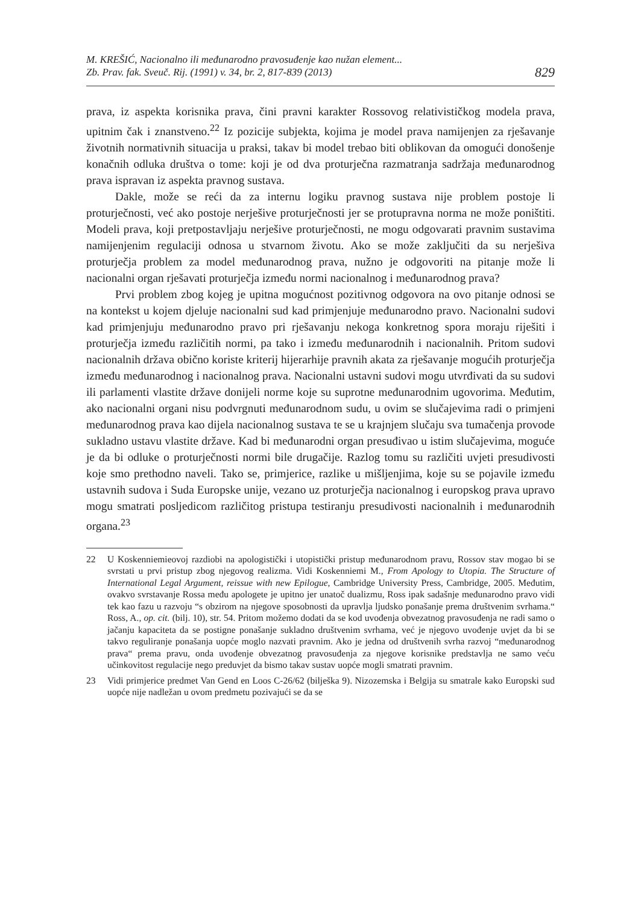M. KREŠIĆ, Nacionalno ili međunarodno pravosuđenje kao nužan element...
Zb. Prav. fak. Sveuč. Rij. (1991) v. 34, br. 2, 817-839 (2013)
829
prava, iz aspekta korisnika prava, čini pravni karakter Rossovog relativističkog modela prava, upitnim čak i znanstveno.<sup>22</sup> Iz pozicije subjekta, kojima je model prava namijenjen za rješavanje životnih normativnih situacija u praksi, takav bi model trebao biti oblikovan da omogući donošenje konačnih odluka društva o tome: koji je od dva proturječna razmatranja sadržaja međunarodnog prava ispravan iz aspekta pravnog sustava.
Dakle, može se reći da za internu logiku pravnog sustava nije problem postoje li proturječnosti, već ako postoje nerješive proturječnosti jer se protupravna norma ne može poništiti. Modeli prava, koji pretpostavljaju nerješive proturječnosti, ne mogu odgovarati pravnim sustavima namijenjenim regulaciji odnosa u stvarnom životu. Ako se može zaključiti da su nerješiva proturječja problem za model međunarodnog prava, nužno je odgovoriti na pitanje može li nacionalni organ rješavati proturječja između normi nacionalnog i međunarodnog prava?
Prvi problem zbog kojeg je upitna mogućnost pozitivnog odgovora na ovo pitanje odnosi se na kontekst u kojem djeluje nacionalni sud kad primjenjuje međunarodno pravo. Nacionalni sudovi kad primjenjuju međunarodno pravo pri rješavanju nekoga konkretnog spora moraju riješiti i proturječja između različitih normi, pa tako i između međunarodnih i nacionalnih. Pritom sudovi nacionalnih država obično koriste kriterij hijerarhije pravnih akata za rješavanje mogućih proturječja između međunarodnog i nacionalnog prava. Nacionalni ustavni sudovi mogu utvrđivati da su sudovi ili parlamenti vlastite države donijeli norme koje su suprotne međunarodnim ugovorima. Međutim, ako nacionalni organi nisu podvrgnuti međunarodnom sudu, u ovim se slučajevima radi o primjeni međunarodnog prava kao dijela nacionalnog sustava te se u krajnjem slučaju sva tumačenja provode sukladno ustavu vlastite države. Kad bi međunarodni organ presuđivao u istim slučajevima, moguće je da bi odluke o proturječnosti normi bile drugačije. Razlog tomu su različiti uvjeti presudivosti koje smo prethodno naveli. Tako se, primjerice, razlike u mišljenjima, koje su se pojavile između ustavnih sudova i Suda Europske unije, vezano uz proturječja nacionalnog i europskog prava upravo mogu smatrati posljedicom različitog pristupa testiranju presudivosti nacionalnih i međunarodnih organa.<sup>23</sup>
22 U Koskenniemieovoj razdiobi na apologistički i utopistički pristup međunarodnom pravu, Rossov stav mogao bi se svrstati u prvi pristup zbog njegovog realizma. Vidi Koskenniemi M., From Apology to Utopia. The Structure of International Legal Argument, reissue with new Epilogue, Cambridge University Press, Cambridge, 2005. Međutim, ovakvo svrstavanje Rossa među apologete je upitno jer unatoč dualizmu, Ross ipak sadašnje međunarodno pravo vidi tek kao fazu u razvoju “s obzirom na njegove sposobnosti da upravlja ljudsko ponašanje prema društvenim svrhama.“ Ross, A., op. cit. (bilj. 10), str. 54. Pritom možemo dodati da se kod uvođenja obvezatnog pravosuđenja ne radi samo o jačanju kapaciteta da se postigne ponašanje sukladno društvenim svrhama, već je njegovo uvođenje uvjet da bi se takvo reguliranje ponašanja uopće moglo nazvati pravnim. Ako je jedna od društvenih svrha razvoj “međunarodnog prava“ prema pravu, onda uvođenje obvezatnog pravosuđenja za njegove korisnike predstavlja ne samo veću učinkovitost regulacije nego preduvjet da bismo takav sustav uopće mogli smatrati pravnim.
23 Vidi primjerice predmet Van Gend en Loos C-26/62 (bilješka 9). Nizozemska i Belgija su smatrale kako Europski sud uopće nije nadležan u ovom predmetu pozivajući se da se